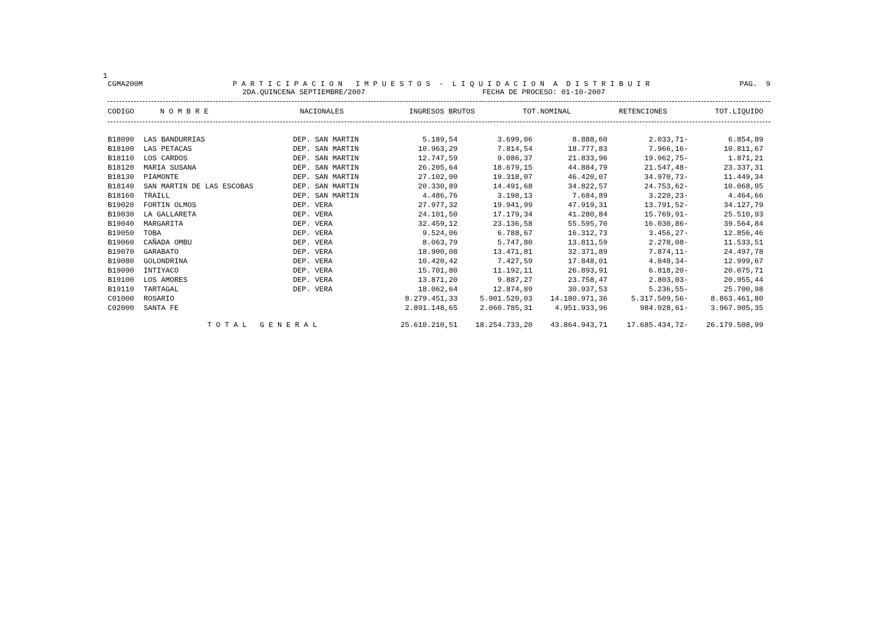1
CGMA200M P A R T I C I P A C I O N I M P U E S T O S - L I Q U I D A C I O N A D I S T R I B U I R PAG. 9
2DA.QUINCENA SEPTIEMBRE/2007 FECHA DE PROCESO: 01-10-2007
| CODIGO | N O M B R E | | NACIONALES | INGRESOS BRUTOS | TOT.NOMINAL | RETENCIONES | TOT.LIQUIDO |
| --- | --- | --- | --- | --- | --- | --- | --- |
| B18090 | LAS BANDURRIAS | DEP. SAN MARTIN | 5.189,54 | 3.699,06 | 8.888,60 | 2.033,71- | 6.854,89 |
| B18100 | LAS PETACAS | DEP. SAN MARTIN | 10.963,29 | 7.814,54 | 18.777,83 | 7.966,16- | 10.811,67 |
| B18110 | LOS CARDOS | DEP. SAN MARTIN | 12.747,59 | 9.086,37 | 21.833,96 | 19.962,75- | 1.871,21 |
| B18120 | MARIA SUSANA | DEP. SAN MARTIN | 26.205,64 | 18.679,15 | 44.884,79 | 21.547,48- | 23.337,31 |
| B18130 | PIAMONTE | DEP. SAN MARTIN | 27.102,00 | 19.318,07 | 46.420,07 | 34.970,73- | 11.449,34 |
| B18140 | SAN MARTIN DE LAS ESCOBAS | DEP. SAN MARTIN | 20.330,89 | 14.491,68 | 34.822,57 | 24.753,62- | 10.068,95 |
| B18160 | TRAILL | DEP. SAN MARTIN | 4.486,76 | 3.198,13 | 7.684,89 | 3.220,23- | 4.464,66 |
| B19020 | FORTIN OLMOS | DEP. VERA | 27.977,32 | 19.941,99 | 47.919,31 | 13.791,52- | 34.127,79 |
| B19030 | LA GALLARETA | DEP. VERA | 24.101,50 | 17.179,34 | 41.280,84 | 15.769,91- | 25.510,93 |
| B19040 | MARGARITA | DEP. VERA | 32.459,12 | 23.136,58 | 55.595,70 | 16.030,86- | 39.564,84 |
| B19050 | TOBA | DEP. VERA | 9.524,06 | 6.788,67 | 16.312,73 | 3.456,27- | 12.856,46 |
| B19060 | CAÑADA OMBU | DEP. VERA | 8.063,79 | 5.747,80 | 13.811,59 | 2.278,08- | 11.533,51 |
| B19070 | GARABATO | DEP. VERA | 18.900,08 | 13.471,81 | 32.371,89 | 7.874,11- | 24.497,78 |
| B19080 | GOLONDRINA | DEP. VERA | 10.420,42 | 7.427,59 | 17.848,01 | 4.848,34- | 12.999,67 |
| B19090 | INTIYACO | DEP. VERA | 15.701,80 | 11.192,11 | 26.893,91 | 6.818,20- | 20.075,71 |
| B19100 | LOS AMORES | DEP. VERA | 13.871,20 | 9.887,27 | 23.758,47 | 2.803,03- | 20.955,44 |
| B19110 | TARTAGAL | DEP. VERA | 18.062,64 | 12.874,89 | 30.937,53 | 5.236,55- | 25.700,98 |
| C01000 | ROSARIO | | 8.279.451,33 | 5.901.520,03 | 14.180.971,36 | 5.317.509,56- | 8.863.461,80 |
| C02000 | SANTA FE | | 2.891.148,65 | 2.060.785,31 | 4.951.933,96 | 984.028,61- | 3.967.905,35 |
| T O T A L G E N E R A L | | | 25.610.210,51 | 18.254.733,20 | 43.864.943,71 | 17.685.434,72- | 26.179.508,99 |